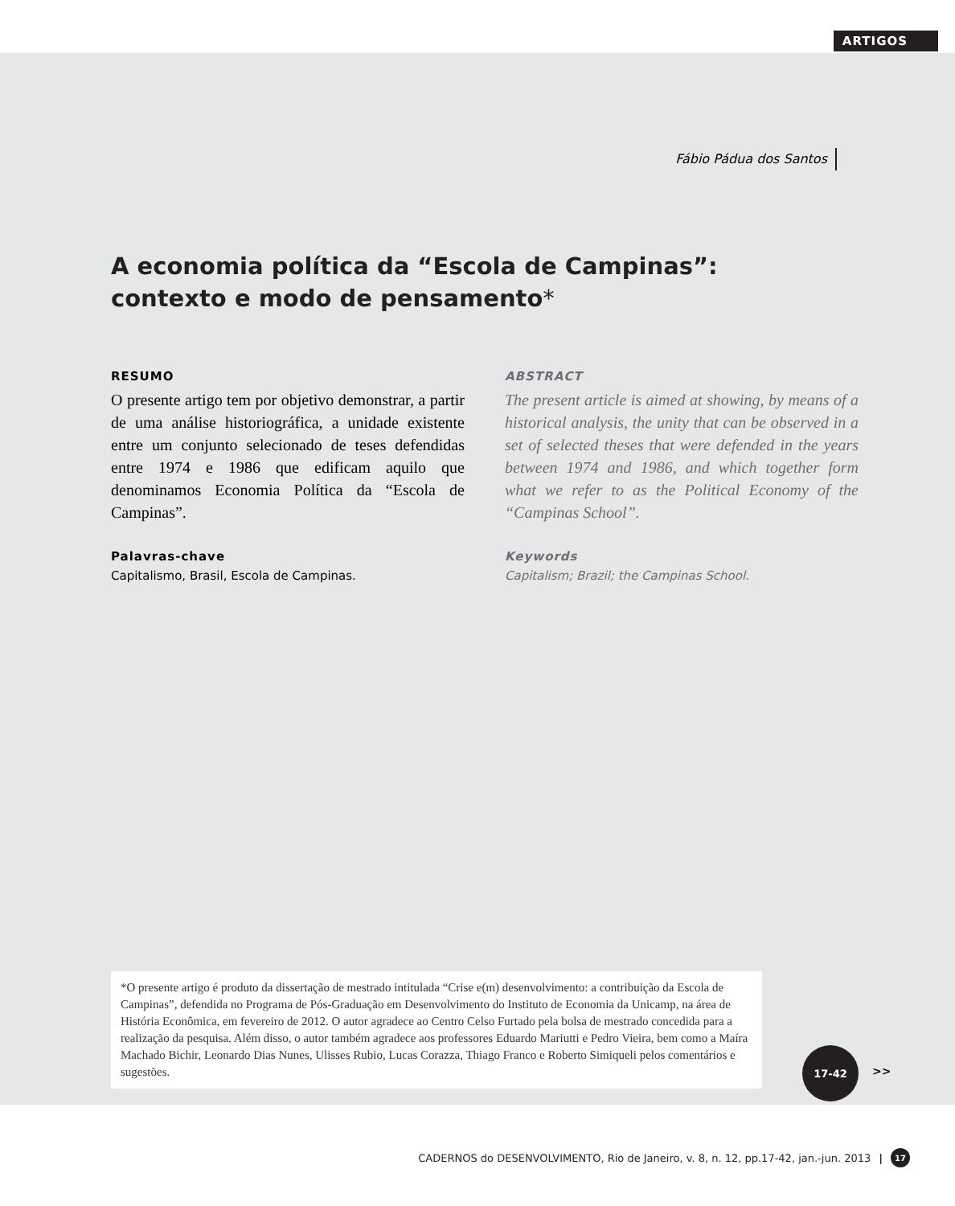ARTIGOS
Fábio Pádua dos Santos
A economia política da “Escola de Campinas”: contexto e modo de pensamento*
RESUMO
O presente artigo tem por objetivo demonstrar, a partir de uma análise historiográfica, a unidade existente entre um conjunto selecionado de teses defendidas entre 1974 e 1986 que edificam aquilo que denominamos Economia Política da “Escola de Campinas”.
Palavras-chave
Capitalismo, Brasil, Escola de Campinas.
ABSTRACT
The present article is aimed at showing, by means of a historical analysis, the unity that can be observed in a set of selected theses that were defended in the years between 1974 and 1986, and which together form what we refer to as the Political Economy of the “Campinas School”.
Keywords
Capitalism; Brazil; the Campinas School.
*O presente artigo é produto da dissertação de mestrado intitulada “Crise e(m) desenvolvimento: a contribuição da Escola de Campinas”, defendida no Programa de Pós-Graduação em Desenvolvimento do Instituto de Economia da Unicamp, na área de História Econômica, em fevereiro de 2012. O autor agradece ao Centro Celso Furtado pela bolsa de mestrado concedida para a realização da pesquisa. Além disso, o autor também agradece aos professores Eduardo Mariutti e Pedro Vieira, bem como a Maíra Machado Bichir, Leonardo Dias Nunes, Ulisses Rubio, Lucas Corazza, Thiago Franco e Roberto Simiqueli pelos comentários e sugestões.
17-42
>>
CADERNOS do DESENVOLVIMENTO, Rio de Janeiro, v. 8, n. 12, pp.17-42, jan.-jun. 2013 | 17